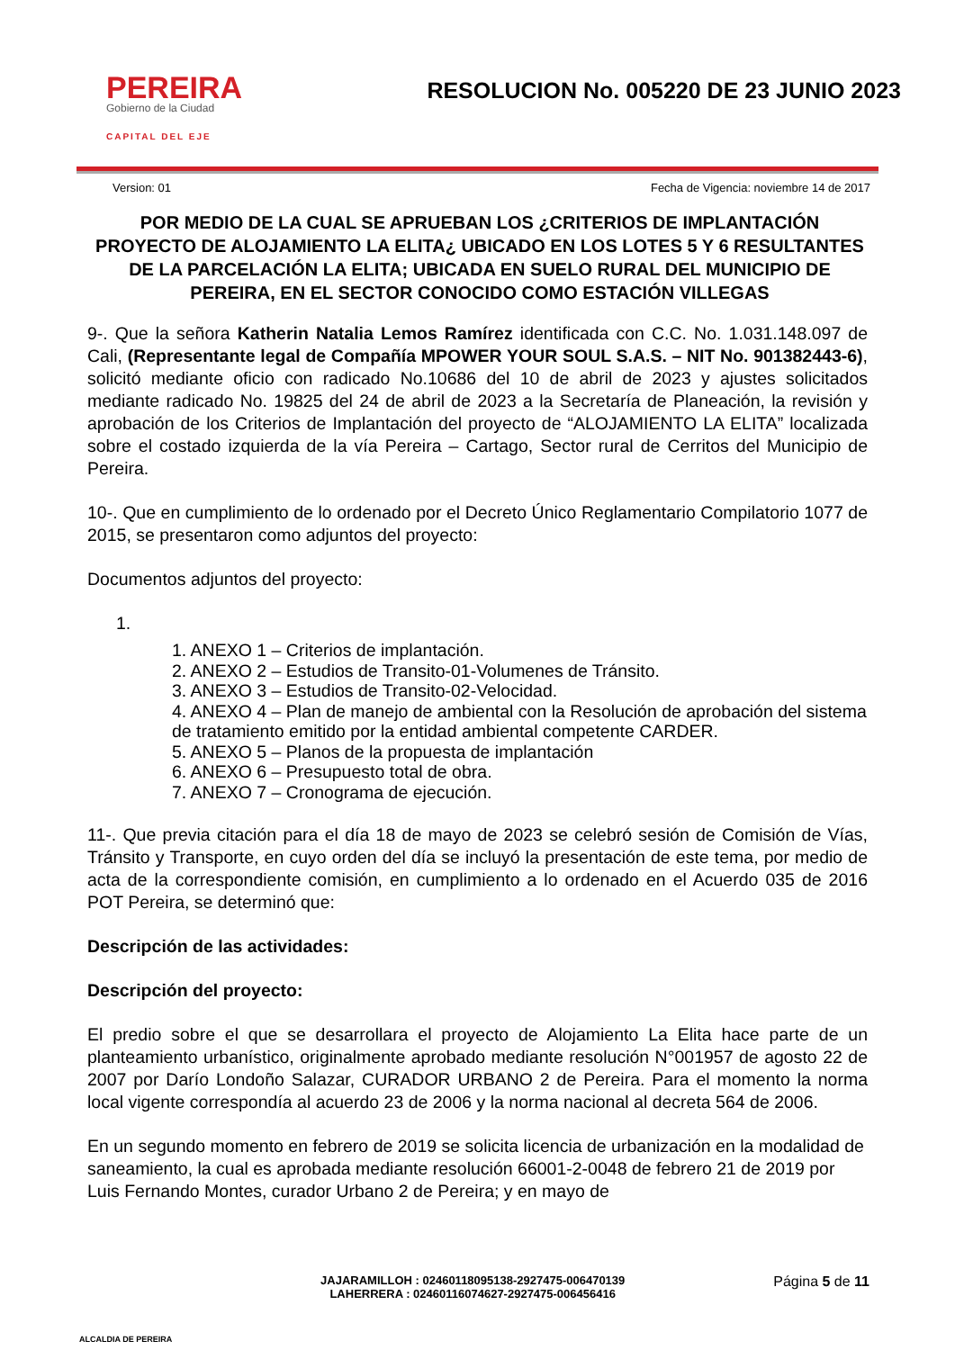PEREIRA
Gobierno de la Ciudad
CAPITAL DEL EJE
RESOLUCION No. 005220 DE 23 JUNIO 2023
Version: 01 Fecha de Vigencia: noviembre 14 de 2017
POR MEDIO DE LA CUAL SE APRUEBAN LOS ¿CRITERIOS DE IMPLANTACIÓN PROYECTO DE ALOJAMIENTO LA ELITA¿ UBICADO EN LOS LOTES 5 Y 6 RESULTANTES DE LA PARCELACIÓN LA ELITA; UBICADA EN SUELO RURAL DEL MUNICIPIO DE PEREIRA, EN EL SECTOR CONOCIDO COMO ESTACIÓN VILLEGAS
9-. Que la señora Katherin Natalia Lemos Ramírez identificada con C.C. No. 1.031.148.097 de Cali, (Representante legal de Compañía MPOWER YOUR SOUL S.A.S. – NIT No. 901382443-6), solicitó mediante oficio con radicado No.10686 del 10 de abril de 2023 y ajustes solicitados mediante radicado No. 19825 del 24 de abril de 2023 a la Secretaría de Planeación, la revisión y aprobación de los Criterios de Implantación del proyecto de “ALOJAMIENTO LA ELITA” localizada sobre el costado izquierda de la vía Pereira – Cartago, Sector rural de Cerritos del Municipio de Pereira.
10-. Que en cumplimiento de lo ordenado por el Decreto Único Reglamentario Compilatorio 1077 de 2015, se presentaron como adjuntos del proyecto:
Documentos adjuntos del proyecto:
1.
1. ANEXO 1 – Criterios de implantación.
2. ANEXO 2 – Estudios de Transito-01-Volumenes de Tránsito.
3. ANEXO 3 – Estudios de Transito-02-Velocidad.
4. ANEXO 4 – Plan de manejo de ambiental con la Resolución de aprobación del sistema de tratamiento emitido por la entidad ambiental competente CARDER.
5. ANEXO 5 – Planos de la propuesta de implantación
6. ANEXO 6 – Presupuesto total de obra.
7. ANEXO 7 – Cronograma de ejecución.
11-. Que previa citación para el día 18 de mayo de 2023 se celebró sesión de Comisión de Vías, Tránsito y Transporte, en cuyo orden del día se incluyó la presentación de este tema, por medio de acta de la correspondiente comisión, en cumplimiento a lo ordenado en el Acuerdo 035 de 2016 POT Pereira, se determinó que:
Descripción de las actividades:
Descripción del proyecto:
El predio sobre el que se desarrollara el proyecto de Alojamiento La Elita hace parte de un planteamiento urbanístico, originalmente aprobado mediante resolución N°001957 de agosto 22 de 2007 por Darío Londoño Salazar, CURADOR URBANO 2 de Pereira. Para el momento la norma local vigente correspondía al acuerdo 23 de 2006 y la norma nacional al decreta 564 de 2006.
En un segundo momento en febrero de 2019 se solicita licencia de urbanización en la modalidad de saneamiento, la cual es aprobada mediante resolución 66001-2-0048 de febrero 21 de 2019 por Luis Fernando Montes, curador Urbano 2 de Pereira; y en mayo de
ALCALDIA DE PEREIRA
JAJARAMILLOH : 02460118095138-2927475-006470139
LAHERRERA : 02460116074627-2927475-006456416
Página 5 de 11